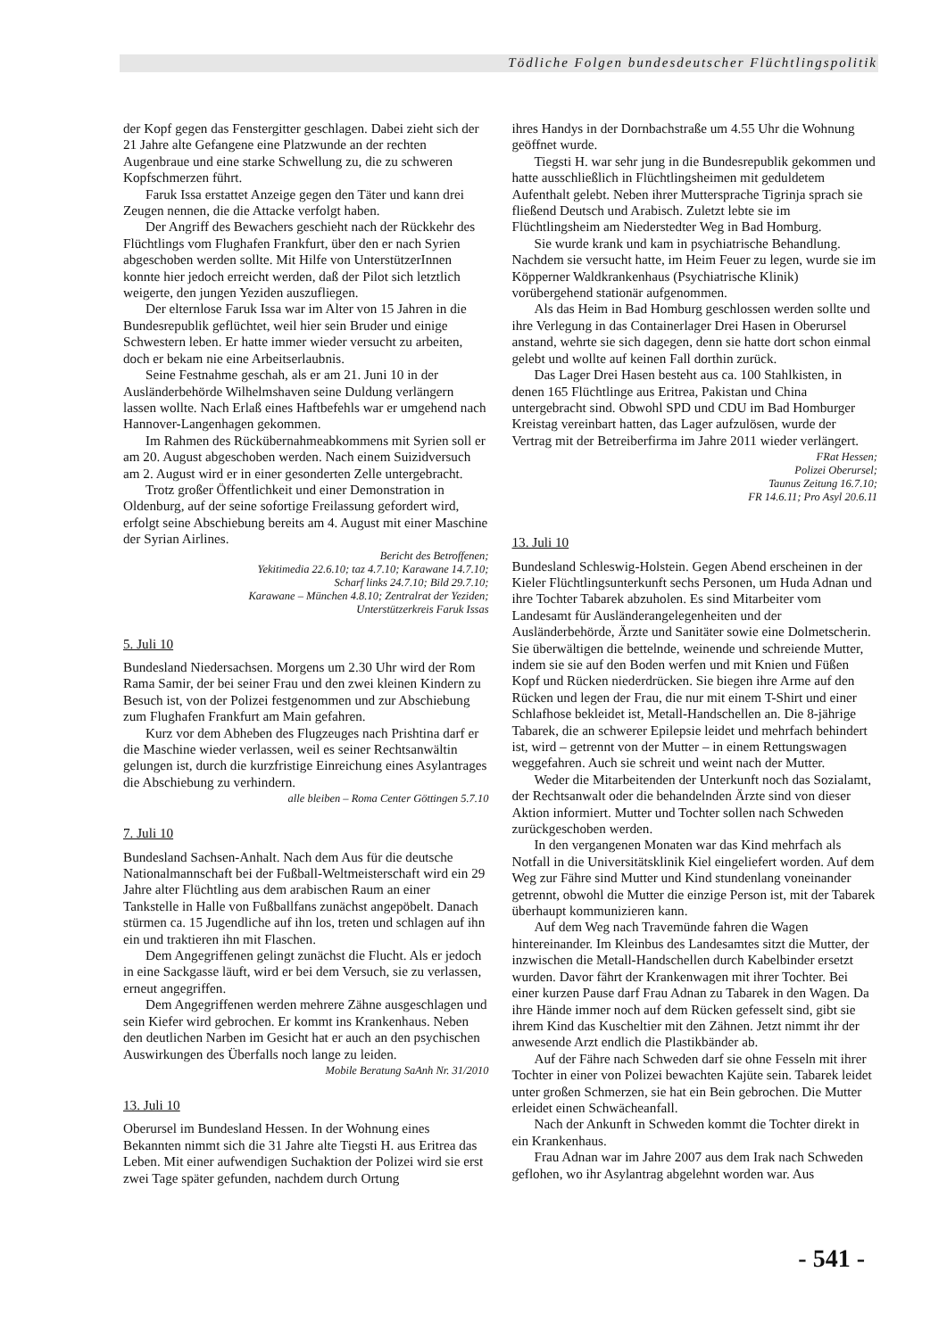Tödliche Folgen bundesdeutscher Flüchtlingspolitik
der Kopf gegen das Fenstergitter geschlagen. Dabei zieht sich der 21 Jahre alte Gefangene eine Platzwunde an der rechten Augenbraue und eine starke Schwellung zu, die zu schweren Kopfschmerzen führt.
Faruk Issa erstattet Anzeige gegen den Täter und kann drei Zeugen nennen, die die Attacke verfolgt haben.
Der Angriff des Bewachers geschieht nach der Rückkehr des Flüchtlings vom Flughafen Frankfurt, über den er nach Syrien abgeschoben werden sollte. Mit Hilfe von UnterstützerInnen konnte hier jedoch erreicht werden, daß der Pilot sich letztlich weigerte, den jungen Yeziden auszufliegen.
Der elternlose Faruk Issa war im Alter von 15 Jahren in die Bundesrepublik geflüchtet, weil hier sein Bruder und einige Schwestern leben. Er hatte immer wieder versucht zu arbeiten, doch er bekam nie eine Arbeitserlaubnis.
Seine Festnahme geschah, als er am 21. Juni 10 in der Ausländerbehörde Wilhelmshaven seine Duldung verlängern lassen wollte. Nach Erlaß eines Haftbefehls war er umgehend nach Hannover-Langenhagen gekommen.
Im Rahmen des Rückübernahmeabkommens mit Syrien soll er am 20. August abgeschoben werden. Nach einem Suizidversuch am 2. August wird er in einer gesonderten Zelle untergebracht.
Trotz großer Öffentlichkeit und einer Demonstration in Oldenburg, auf der seine sofortige Freilassung gefordert wird, erfolgt seine Abschiebung bereits am 4. August mit einer Maschine der Syrian Airlines.
Bericht des Betroffenen;
Yekitimedia 22.6.10; taz 4.7.10; Karawane 14.7.10;
Scharf links 24.7.10; Bild 29.7.10;
Karawane – München 4.8.10; Zentralrat der Yeziden;
Unterstützerkreis Faruk Issas
5. Juli 10
Bundesland Niedersachsen. Morgens um 2.30 Uhr wird der Rom Rama Samir, der bei seiner Frau und den zwei kleinen Kindern zu Besuch ist, von der Polizei festgenommen und zur Abschiebung zum Flughafen Frankfurt am Main gefahren.
Kurz vor dem Abheben des Flugzeuges nach Prishtina darf er die Maschine wieder verlassen, weil es seiner Rechtsanwältin gelungen ist, durch die kurzfristige Einreichung eines Asylantrages die Abschiebung zu verhindern.
alle bleiben – Roma Center Göttingen 5.7.10
7. Juli 10
Bundesland Sachsen-Anhalt. Nach dem Aus für die deutsche Nationalmannschaft bei der Fußball-Weltmeisterschaft wird ein 29 Jahre alter Flüchtling aus dem arabischen Raum an einer Tankstelle in Halle von Fußballfans zunächst angepöbelt. Danach stürmen ca. 15 Jugendliche auf ihn los, treten und schlagen auf ihn ein und traktieren ihn mit Flaschen.
Dem Angegriffenen gelingt zunächst die Flucht. Als er jedoch in eine Sackgasse läuft, wird er bei dem Versuch, sie zu verlassen, erneut angegriffen.
Dem Angegriffenen werden mehrere Zähne ausgeschlagen und sein Kiefer wird gebrochen. Er kommt ins Krankenhaus. Neben den deutlichen Narben im Gesicht hat er auch an den psychischen Auswirkungen des Überfalls noch lange zu leiden.
Mobile Beratung SaAnh Nr. 31/2010
13. Juli 10
Oberursel im Bundesland Hessen. In der Wohnung eines Bekannten nimmt sich die 31 Jahre alte Tiegsti H. aus Eritrea das Leben. Mit einer aufwendigen Suchaktion der Polizei wird sie erst zwei Tage später gefunden, nachdem durch Ortung
ihres Handys in der Dornbachstraße um 4.55 Uhr die Wohnung geöffnet wurde.
Tiegsti H. war sehr jung in die Bundesrepublik gekommen und hatte ausschließlich in Flüchtlingsheimen mit geduldetem Aufenthalt gelebt. Neben ihrer Muttersprache Tigrinja sprach sie fließend Deutsch und Arabisch. Zuletzt lebte sie im Flüchtlingsheim am Niederstedter Weg in Bad Homburg.
Sie wurde krank und kam in psychiatrische Behandlung. Nachdem sie versucht hatte, im Heim Feuer zu legen, wurde sie im Köpperner Waldkrankenhaus (Psychiatrische Klinik) vorübergehend stationär aufgenommen.
Als das Heim in Bad Homburg geschlossen werden sollte und ihre Verlegung in das Containerlager Drei Hasen in Oberursel anstand, wehrte sie sich dagegen, denn sie hatte dort schon einmal gelebt und wollte auf keinen Fall dorthin zurück.
Das Lager Drei Hasen besteht aus ca. 100 Stahlkisten, in denen 165 Flüchtlinge aus Eritrea, Pakistan und China untergebracht sind. Obwohl SPD und CDU im Bad Homburger Kreistag vereinbart hatten, das Lager aufzulösen, wurde der Vertrag mit der Betreiberfirma im Jahre 2011 wieder verlängert.
FRat Hessen;
Polizei Oberursel;
Taunus Zeitung 16.7.10;
FR 14.6.11; Pro Asyl 20.6.11
13. Juli 10
Bundesland Schleswig-Holstein. Gegen Abend erscheinen in der Kieler Flüchtlingsunterkunft sechs Personen, um Huda Adnan und ihre Tochter Tabarek abzuholen. Es sind Mitarbeiter vom Landesamt für Ausländerangelegenheiten und der Ausländerbehörde, Ärzte und Sanitäter sowie eine Dolmetscherin. Sie überwältigen die bettelnde, weinende und schreiende Mutter, indem sie sie auf den Boden werfen und mit Knien und Füßen Kopf und Rücken niederdrücken. Sie biegen ihre Arme auf den Rücken und legen der Frau, die nur mit einem T-Shirt und einer Schlafhose bekleidet ist, Metall-Handschellen an. Die 8-jährige Tabarek, die an schwerer Epilepsie leidet und mehrfach behindert ist, wird – getrennt von der Mutter – in einem Rettungswagen weggefahren. Auch sie schreit und weint nach der Mutter.
Weder die Mitarbeitenden der Unterkunft noch das Sozialamt, der Rechtsanwalt oder die behandelnden Ärzte sind von dieser Aktion informiert. Mutter und Tochter sollen nach Schweden zurückgeschoben werden.
In den vergangenen Monaten war das Kind mehrfach als Notfall in die Universitätsklinik Kiel eingeliefert worden. Auf dem Weg zur Fähre sind Mutter und Kind stundenlang voneinander getrennt, obwohl die Mutter die einzige Person ist, mit der Tabarek überhaupt kommunizieren kann.
Auf dem Weg nach Travemünde fahren die Wagen hintereinander. Im Kleinbus des Landesamtes sitzt die Mutter, der inzwischen die Metall-Handschellen durch Kabelbinder ersetzt wurden. Davor fährt der Krankenwagen mit ihrer Tochter. Bei einer kurzen Pause darf Frau Adnan zu Tabarek in den Wagen. Da ihre Hände immer noch auf dem Rücken gefesselt sind, gibt sie ihrem Kind das Kuscheltier mit den Zähnen. Jetzt nimmt ihr der anwesende Arzt endlich die Plastikbänder ab.
Auf der Fähre nach Schweden darf sie ohne Fesseln mit ihrer Tochter in einer von Polizei bewachten Kajüte sein. Tabarek leidet unter großen Schmerzen, sie hat ein Bein gebrochen. Die Mutter erleidet einen Schwächeanfall.
Nach der Ankunft in Schweden kommt die Tochter direkt in ein Krankenhaus.
Frau Adnan war im Jahre 2007 aus dem Irak nach Schweden geflohen, wo ihr Asylantrag abgelehnt worden war. Aus
- 541 -